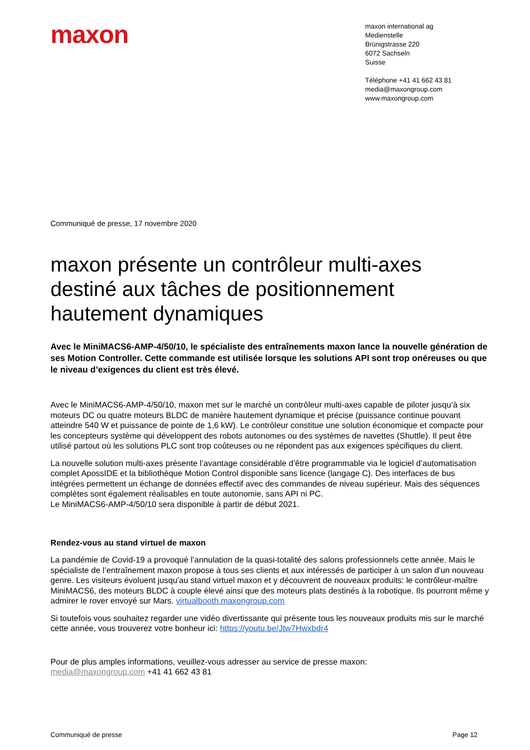maxon
maxon international ag
Medienstelle
Brünigstrasse 220
6072 Sachseln
Suisse
Téléphone +41 41 662 43 81
media@maxongroup.com
www.maxongroup.com
Communiqué de presse, 17 novembre 2020
maxon présente un contrôleur multi-axes destiné aux tâches de positionnement hautement dynamiques
Avec le MiniMACS6-AMP-4/50/10, le spécialiste des entraînements maxon lance la nouvelle génération de ses Motion Controller. Cette commande est utilisée lorsque les solutions API sont trop onéreuses ou que le niveau d’exigences du client est très élevé.
Avec le MiniMACS6-AMP-4/50/10, maxon met sur le marché un contrôleur multi-axes capable de piloter jusqu’à six moteurs DC ou quatre moteurs BLDC de manière hautement dynamique et précise (puissance continue pouvant atteindre 540 W et puissance de pointe de 1,6 kW). Le contrôleur constitue une solution économique et compacte pour les concepteurs système qui développent des robots autonomes ou des systèmes de navettes (Shuttle). Il peut être utilisé partout où les solutions PLC sont trop coûteuses ou ne répondent pas aux exigences spécifiques du client.
La nouvelle solution multi-axes présente l’avantage considérable d’être programmable via le logiciel d’automatisation complet ApossIDE et la bibliothèque Motion Control disponible sans licence (langage C). Des interfaces de bus intégrées permettent un échange de données effectif avec des commandes de niveau supérieur. Mais des séquences complètes sont également réalisables en toute autonomie, sans API ni PC.
Le MiniMACS6-AMP-4/50/10 sera disponible à partir de début 2021.
Rendez-vous au stand virtuel de maxon
La pandémie de Covid-19 a provoqué l’annulation de la quasi-totalité des salons professionnels cette année. Mais le spécialiste de l’entraînement maxon propose à tous ses clients et aux intéressés de participer à un salon d'un nouveau genre. Les visiteurs évoluent jusqu'au stand virtuel maxon et y découvrent de nouveaux produits: le contrôleur-maître MiniMACS6, des moteurs BLDC à couple élevé ainsi que des moteurs plats destinés à la robotique. Ils pourront même y admirer le rover envoyé sur Mars. virtualbooth.maxongroup.com
Si toutefois vous souhaitez regarder une vidéo divertissante qui présente tous les nouveaux produits mis sur le marché cette année, vous trouverez votre bonheur ici: https://youtu.be/Jtw7Hwxbdr4
Pour de plus amples informations, veuillez-vous adresser au service de presse maxon:
media@maxongroup.com +41 41 662 43 81
Communiqué de presse Page 12